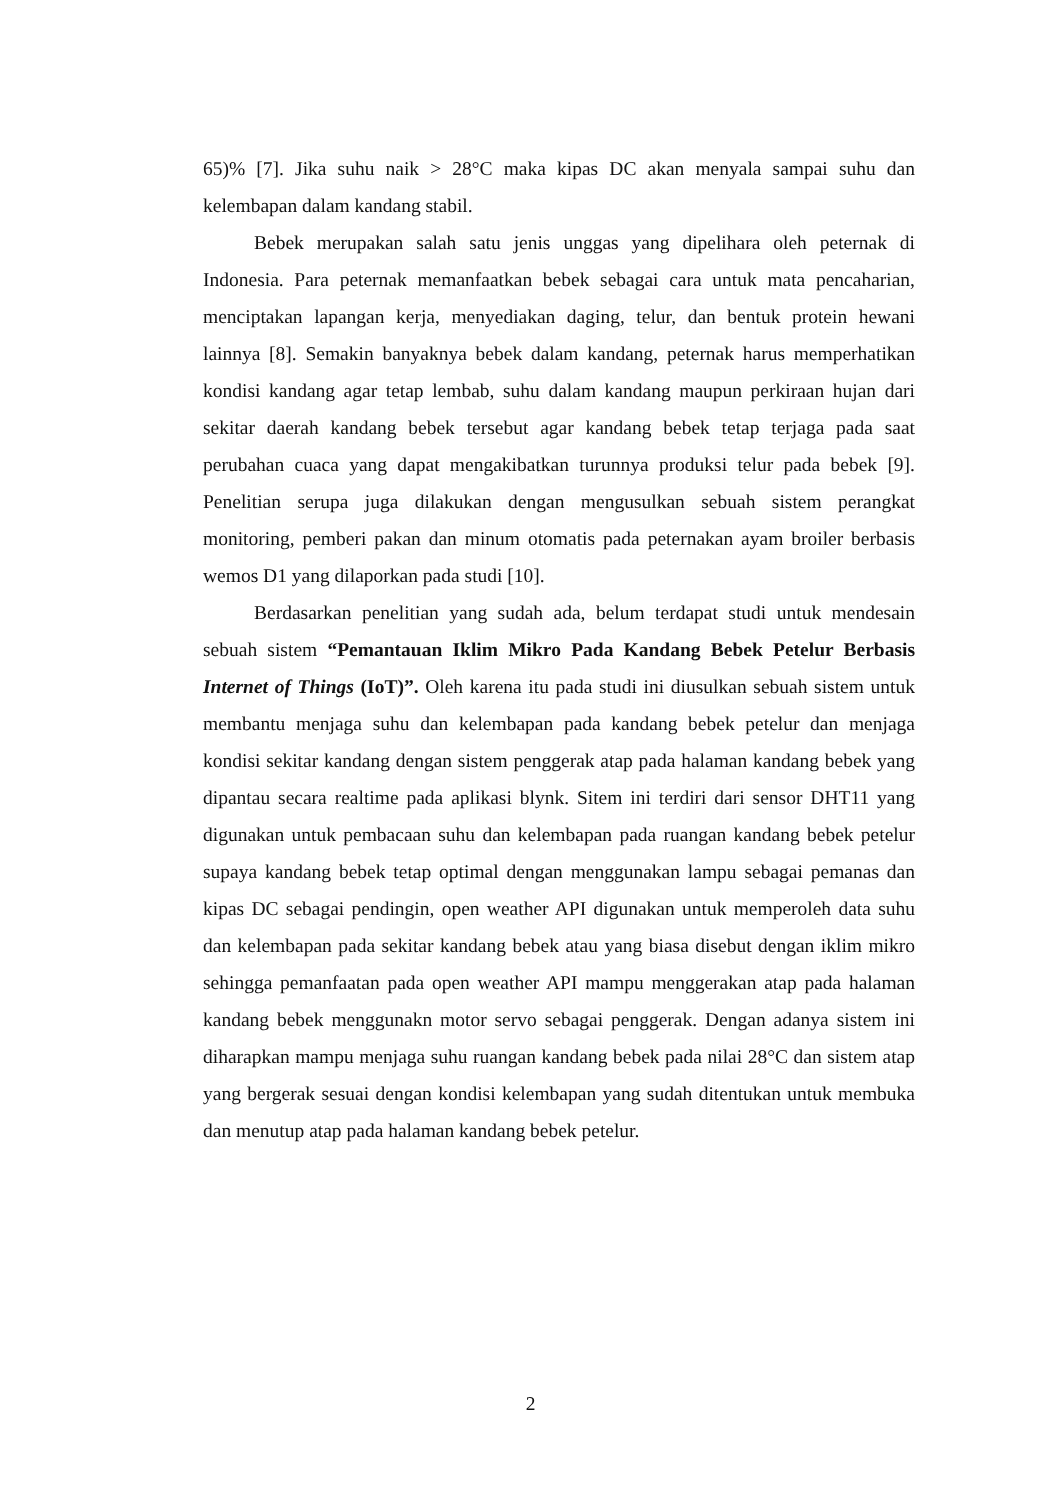65)% [7]. Jika suhu naik > 28°C maka kipas DC akan menyala sampai suhu dan kelembapan dalam kandang stabil.
Bebek merupakan salah satu jenis unggas yang dipelihara oleh peternak di Indonesia. Para peternak memanfaatkan bebek sebagai cara untuk mata pencaharian, menciptakan lapangan kerja, menyediakan daging, telur, dan bentuk protein hewani lainnya [8]. Semakin banyaknya bebek dalam kandang, peternak harus memperhatikan kondisi kandang agar tetap lembab, suhu dalam kandang maupun perkiraan hujan dari sekitar daerah kandang bebek tersebut agar kandang bebek tetap terjaga pada saat perubahan cuaca yang dapat mengakibatkan turunnya produksi telur pada bebek [9]. Penelitian serupa juga dilakukan dengan mengusulkan sebuah sistem perangkat monitoring, pemberi pakan dan minum otomatis pada peternakan ayam broiler berbasis wemos D1 yang dilaporkan pada studi [10].
Berdasarkan penelitian yang sudah ada, belum terdapat studi untuk mendesain sebuah sistem “Pemantauan Iklim Mikro Pada Kandang Bebek Petelur Berbasis Internet of Things (IoT)”. Oleh karena itu pada studi ini diusulkan sebuah sistem untuk membantu menjaga suhu dan kelembapan pada kandang bebek petelur dan menjaga kondisi sekitar kandang dengan sistem penggerak atap pada halaman kandang bebek yang dipantau secara realtime pada aplikasi blynk. Sitem ini terdiri dari sensor DHT11 yang digunakan untuk pembacaan suhu dan kelembapan pada ruangan kandang bebek petelur supaya kandang bebek tetap optimal dengan menggunakan lampu sebagai pemanas dan kipas DC sebagai pendingin, open weather API digunakan untuk memperoleh data suhu dan kelembapan pada sekitar kandang bebek atau yang biasa disebut dengan iklim mikro sehingga pemanfaatan pada open weather API mampu menggerakan atap pada halaman kandang bebek menggunakn motor servo sebagai penggerak. Dengan adanya sistem ini diharapkan mampu menjaga suhu ruangan kandang bebek pada nilai 28°C dan sistem atap yang bergerak sesuai dengan kondisi kelembapan yang sudah ditentukan untuk membuka dan menutup atap pada halaman kandang bebek petelur.
2